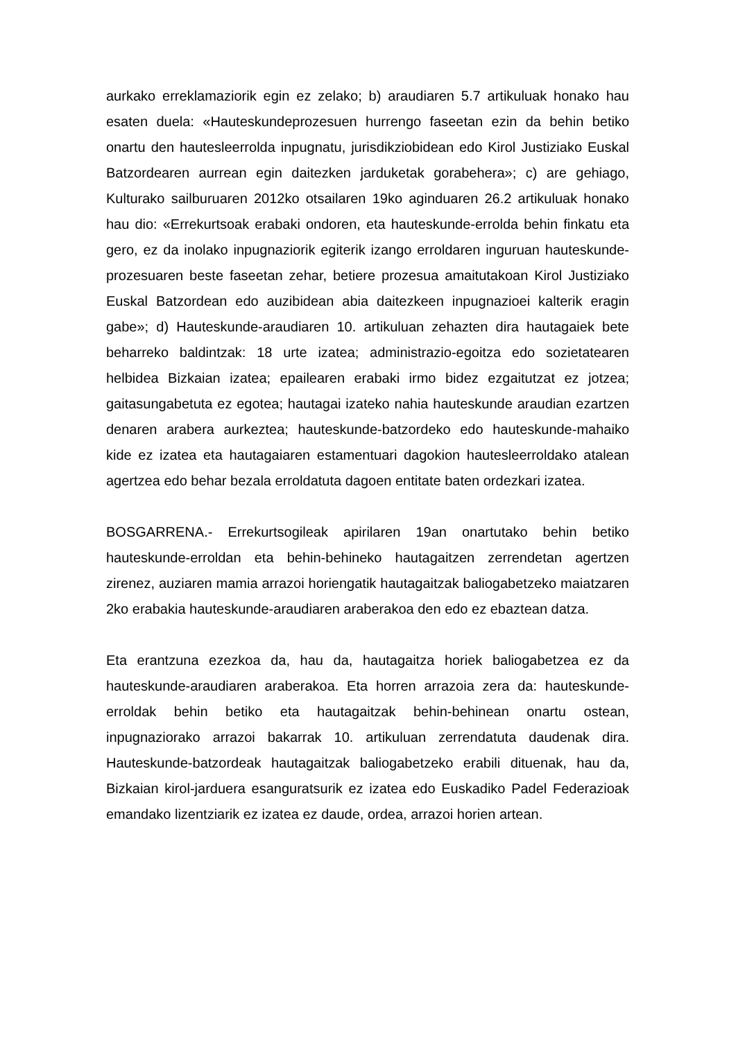aurkako erreklamaziorik egin ez zelako; b) araudiaren 5.7 artikuluak honako hau esaten duela: «Hauteskundeprozesuen hurrengo faseetan ezin da behin betiko onartu den hautesleerrolda inpugnatu, jurisdikziobidean edo Kirol Justiziako Euskal Batzordearen aurrean egin daitezken jarduketak gorabehera»; c) are gehiago, Kulturako sailburuaren 2012ko otsailaren 19ko aginduaren 26.2 artikuluak honako hau dio: «Errekurtsoak erabaki ondoren, eta hauteskunde-errolda behin finkatu eta gero, ez da inolako inpugnaziorik egiterik izango erroldaren inguruan hauteskunde-prozesuaren beste faseetan zehar, betiere prozesua amaitutakoan Kirol Justiziako Euskal Batzordean edo auzibidean abia daitezkeen inpugnazioei kalterik eragin gabe»; d) Hauteskunde-araudiaren 10. artikuluan zehazten dira hautagaiek bete beharreko baldintzak: 18 urte izatea; administrazio-egoitza edo sozietatearen helbidea Bizkaian izatea; epailearen erabaki irmo bidez ezgaitutzat ez jotzea; gaitasungabetuta ez egotea; hautagai izateko nahia hauteskunde araudian ezartzen denaren arabera aurkeztea; hauteskunde-batzordeko edo hauteskunde-mahaiko kide ez izatea eta hautagaiaren estamentuari dagokion hautesleerroldako atalean agertzea edo behar bezala erroldatuta dagoen entitate baten ordezkari izatea.
BOSGARRENA.- Errekurtsogileak apirilaren 19an onartutako behin betiko hauteskunde-erroldan eta behin-behineko hautagaitzen zerrendetan agertzen zirenez, auziaren mamia arrazoi horiengatik hautagaitzak baliogabetzeko maiatzaren 2ko erabakia hauteskunde-araudiaren araberakoa den edo ez ebaztean datza.
Eta erantzuna ezezkoa da, hau da, hautagaitza horiek baliogabetzea ez da hauteskunde-araudiaren araberakoa. Eta horren arrazoia zera da: hauteskunde-erroldak behin betiko eta hautagaitzak behin-behinean onartu ostean, inpugnaziorako arrazoi bakarrak 10. artikuluan zerrendatuta daudenak dira. Hauteskunde-batzordeak hautagaitzak baliogabetzeko erabili dituenak, hau da, Bizkaian kirol-jarduera esanguratsurik ez izatea edo Euskadiko Padel Federazioak emandako lizentziarik ez izatea ez daude, ordea, arrazoi horien artean.